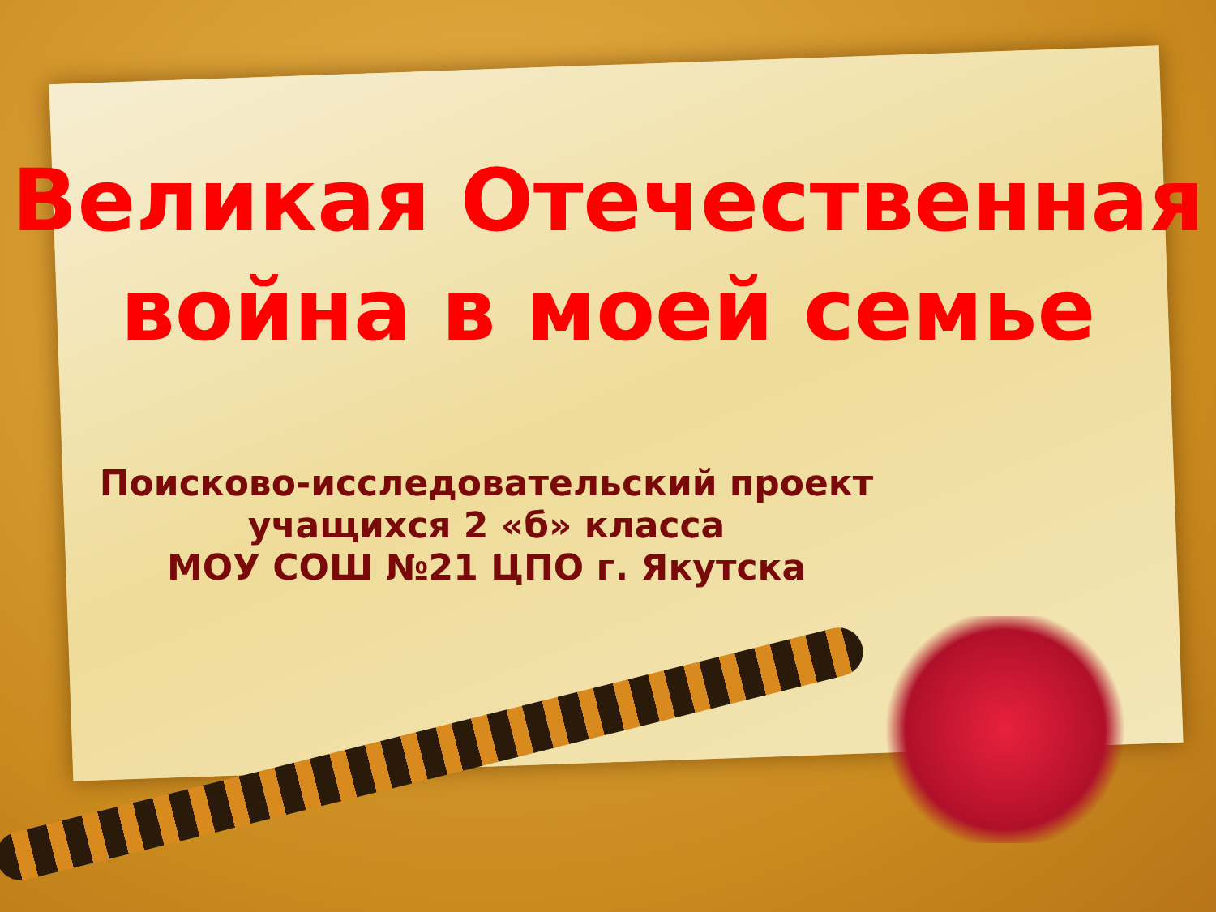Великая Отечественная
война в моей семье
Поисково-исследовательский проект
учащихся 2 «б» класса
МОУ СОШ №21 ЦПО г. Якутска